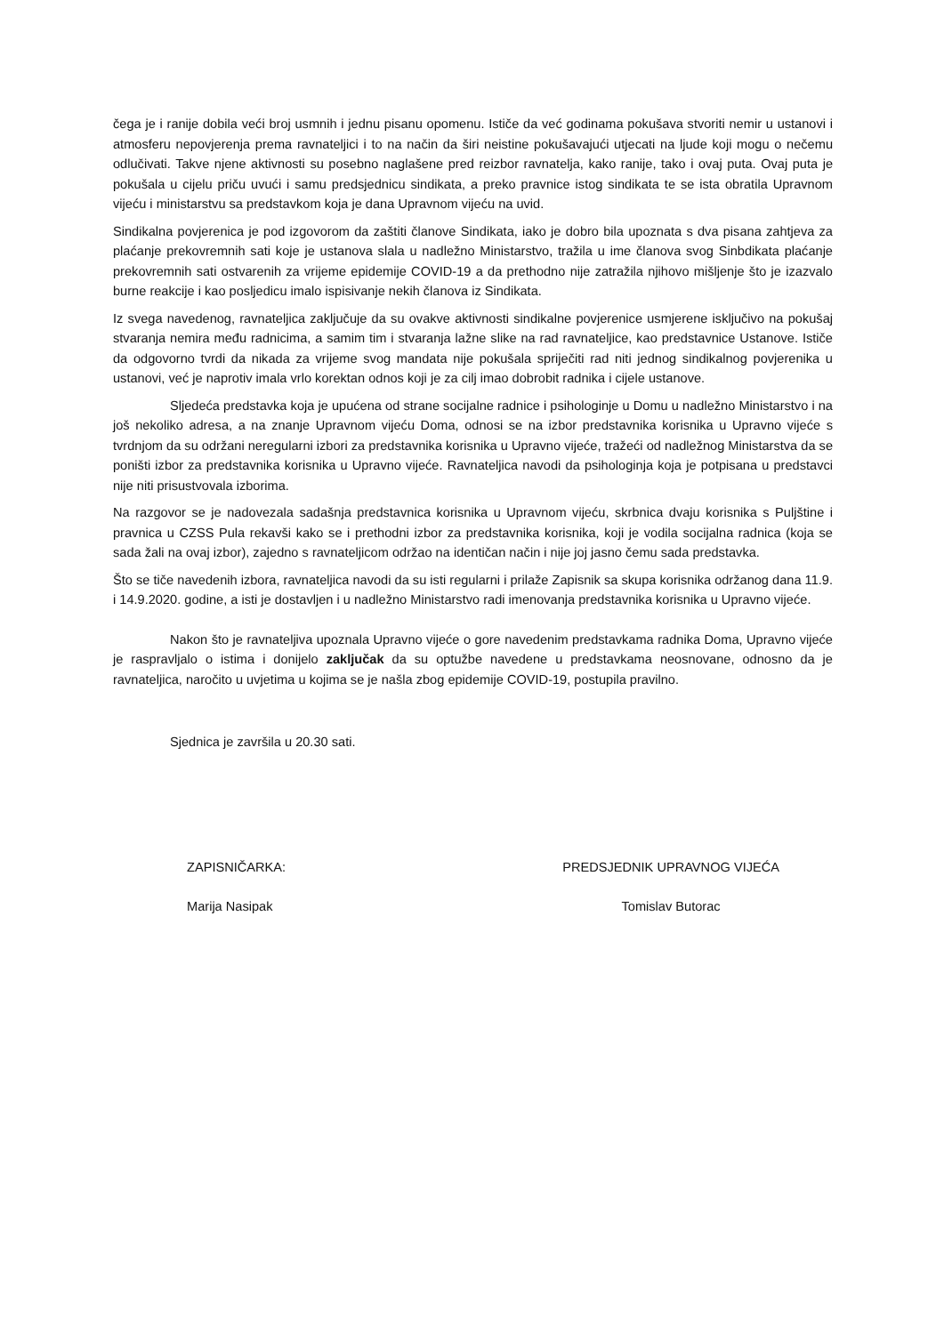čega je i ranije dobila veći broj usmnih i jednu pisanu opomenu. Ističe da već godinama pokušava stvoriti nemir u ustanovi i atmosferu nepovjerenja prema ravnateljici i to na način da širi neistine pokušavajući utjecati na ljude koji mogu o nečemu odlučivati. Takve njene aktivnosti su posebno naglašene pred reizbor ravnatelja, kako ranije, tako i ovaj puta. Ovaj puta je pokušala u cijelu priču uvući i samu predsjednicu sindikata, a preko pravnice istog sindikata te se ista obratila Upravnom vijeću i ministarstvu sa predstavkom koja je dana Upravnom vijeću na uvid.
Sindikalna povjerenica je pod izgovorom da zaštiti članove Sindikata, iako je dobro bila upoznata s dva pisana zahtjeva za plaćanje prekovremnih sati koje je ustanova slala u nadležno Ministarstvo, tražila u ime članova svog Sinbdikata plaćanje prekovremnih sati ostvarenih za vrijeme epidemije COVID-19 a da prethodno nije zatražila njihovo mišljenje što je izazvalo burne reakcije i kao posljedicu imalo ispisivanje nekih članova iz Sindikata.
Iz svega navedenog, ravnateljica zaključuje da su ovakve aktivnosti sindikalne povjerenice usmjerene isključivo na pokušaj stvaranja nemira među radnicima, a samim tim i stvaranja lažne slike na rad ravnateljice, kao predstavnice Ustanove. Ističe da odgovorno tvrdi da nikada za vrijeme svog mandata nije pokušala spriječiti rad niti jednog sindikalnog povjerenika u ustanovi, već je naprotiv imala vrlo korektan odnos koji je za cilj imao dobrobit radnika i cijele ustanove.
Sljedeća predstavka koja je upućena od strane socijalne radnice i psihologinje u Domu u nadležno Ministarstvo i na još nekoliko adresa, a na znanje Upravnom vijeću Doma, odnosi se na izbor predstavnika korisnika u Upravno vijeće s tvrdnjom da su održani neregularni izbori za predstavnika korisnika u Upravno vijeće, tražeći od nadležnog Ministarstva da se poništi izbor za predstavnika korisnika u Upravno vijeće. Ravnateljica navodi da psihologinja koja je potpisana u predstavci nije niti prisustvovala izborima.
Na razgovor se je nadovezala sadašnja predstavnica korisnika u Upravnom vijeću, skrbnica dvaju korisnika s Puljštine i pravnica u CZSS Pula rekavši kako se i prethodni izbor za predstavnika korisnika, koji je vodila socijalna radnica (koja se sada žali na ovaj izbor), zajedno s ravnateljicom održao na identičan način i nije joj jasno čemu sada predstavka.
Što se tiče navedenih izbora, ravnateljica navodi da su isti regularni i prilaže Zapisnik sa skupa korisnika održanog dana 11.9. i 14.9.2020. godine, a isti je dostavljen i u nadležno Ministarstvo radi imenovanja predstavnika korisnika u Upravno vijeće.
Nakon što je ravnateljiva upoznala Upravno vijeće o gore navedenim predstavkama radnika Doma, Upravno vijeće je raspravljalo o istima i donijelo zaključak da su optužbe navedene u predstavkama neosnovane, odnosno da je ravnateljica, naročito u uvjetima u kojima se je našla zbog epidemije COVID-19, postupila pravilno.
Sjednica je završila u 20.30 sati.
ZAPISNIČARKA:
Marija Nasipak
PREDSJEDNIK UPRAVNOG VIJEĆA
Tomislav Butorac